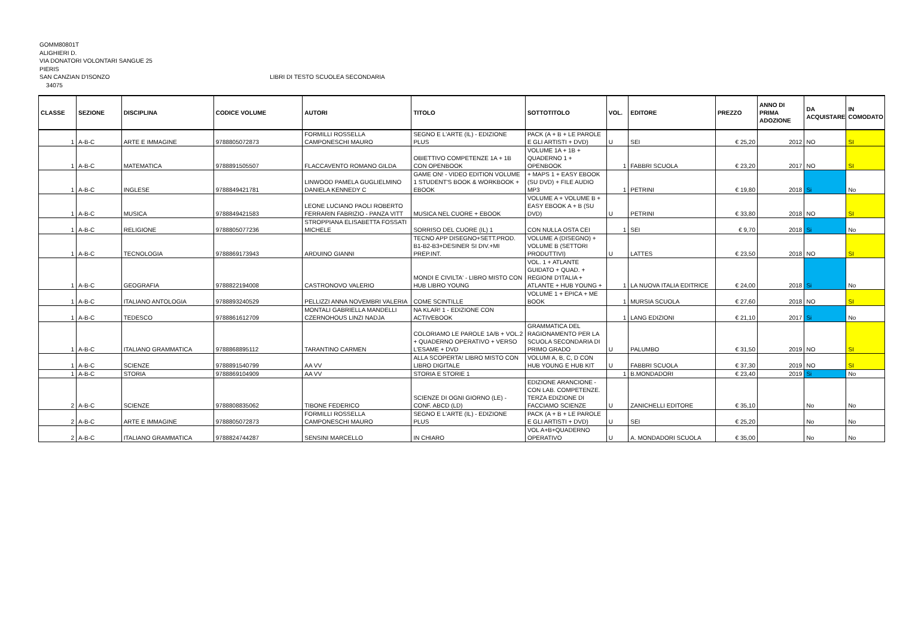GOMM80801T
ALIGHIERI D.
VIA DONATORI VOLONTARI SANGUE 25
PIERIS
SAN CANZIAN D'ISONZO LIBRI DI TESTO SCUOLEA SECONDARIA
34075
| CLASSE | SEZIONE | DISCIPLINA | CODICE VOLUME | AUTORI | TITOLO | SOTTOTITOLO | VOL. | EDITORE | PREZZO | ANNO DI PRIMA ADOZIONE | DA ACQUISTARE | IN COMODATO |
| --- | --- | --- | --- | --- | --- | --- | --- | --- | --- | --- | --- | --- |
| 1 | A-B-C | ARTE E IMMAGINE | 9788805072873 | FORMILLI ROSSELLA CAMPONESCHI MAURO | SEGNO E L'ARTE (IL) - EDIZIONE PLUS | PACK (A + B + LE PAROLE E GLI ARTISTI + DVD) | U | SEI | € 25,20 | 2012 | NO | SI |
| 1 | A-B-C | MATEMATICA | 9788891505507 | FLACCAVENTO ROMANO GILDA | OBIETTIVO COMPETENZE 1A + 1B CON OPENBOOK | VOLUME 1A + 1B + QUADERNO 1 + OPENBOOK | 1 | FABBRI SCUOLA | € 23,20 | 2017 | NO | SI |
| 1 | A-B-C | INGLESE | 9788849421781 | LINWOOD PAMELA GUGLIELMINO DANIELA KENNEDY C | GAME ON! - VIDEO EDITION VOLUME 1 STUDENT'S BOOK & WORKBOOK + EBOOK | + MAPS 1 + EASY EBOOK (SU DVD) + FILE AUDIO MP3 | 1 | PETRINI | € 19,80 | 2018 | Si | No |
| 1 | A-B-C | MUSICA | 9788849421583 | LEONE LUCIANO PAOLI ROBERTO FERRARIN FABRIZIO - PANZA VITT | MUSICA NEL CUORE + EBOOK | VOLUME A + VOLUME B + EASY EBOOK A + B (SU DVD) | U | PETRINI | € 33,80 | 2018 | NO | SI |
| 1 | A-B-C | RELIGIONE | 9788805077236 | STROPPIANA ELISABETTA FOSSATI MICHELE | SORRISO DEL CUORE (IL) 1 | CON NULLA OSTA CEI | 1 | SEI | € 9,70 | 2018 | Si | No |
| 1 | A-B-C | TECNOLOGIA | 9788869173943 | ARDUINO GIANNI | TECNO APP DISEGNO+SETT.PROD. B1-B2-B3+DESINER SI DIV.+MI PREP.INT. | VOLUME A (DISEGNO) + VOLUME B (SETTORI PRODUTTIVI) | U | LATTES | € 23,50 | 2018 | NO | SI |
| 1 | A-B-C | GEOGRAFIA | 9788822194008 | CASTRONOVO VALERIO | MONDI E CIVILTA' - LIBRO MISTO CON HUB LIBRO YOUNG | VOL. 1 + ATLANTE GUIDATO + QUAD. + REGIONI D'ITALIA + ATLANTE + HUB YOUNG + | 1 | LA NUOVA ITALIA EDITRICE | € 24,00 | 2018 | Si | No |
| 1 | A-B-C | ITALIANO ANTOLOGIA | 9788893240529 | PELLIZZI ANNA NOVEMBRI VALERIA | COME SCINTILLE | VOLUME 1 + EPICA + ME BOOK | 1 | MURSIA SCUOLA | € 27,60 | 2018 | NO | SI |
| 1 | A-B-C | TEDESCO | 9788861612709 | MONTALI GABRIELLA MANDELLI CZERNOHOUS LINZI NADJA | NA KLAR! 1 - EDIZIONE CON ACTIVEBOOK | | 1 | LANG EDIZIONI | € 21,10 | 2017 | Si | No |
| 1 | A-B-C | ITALIANO GRAMMATICA | 9788868895112 | TARANTINO CARMEN | COLORIAMO LE PAROLE 1A/B + VOL.2 + QUADERNO OPERATIVO + VERSO L'ESAME + DVD | GRAMMATICA DEL RAGIONAMENTO PER LA SCUOLA SECONDARIA DI PRIMO GRADO | U | PALUMBO | € 31,50 | 2019 | NO | SI |
| 1 | A-B-C | SCIENZE | 9788891540799 | AA VV | ALLA SCOPERTA! LIBRO MISTO CON LIBRO DIGITALE | VOLUMI A, B, C, D CON HUB YOUNG E HUB KIT | U | FABBRI SCUOLA | € 37,30 | 2019 | NO | SI |
| 1 | A-B-C | STORIA | 9788869104909 | AA VV | STORIA E STORIE 1 | | 1 | B.MONDADORI | € 23,40 | 2019 | Si | No |
| 2 | A-B-C | SCIENZE | 9788808835062 | TIBONE FEDERICO | SCIENZE DI OGNI GIORNO (LE) - CONF. ABCD (LD) | EDIZIONE ARANCIONE - CON LAB. COMPETENZE. TERZA EDIZIONE DI FACCIAMO SCIENZE | U | ZANICHELLI EDITORE | € 35,10 | | No | No |
| 2 | A-B-C | ARTE E IMMAGINE | 9788805072873 | FORMILLI ROSSELLA CAMPONESCHI MAURO | SEGNO E L'ARTE (IL) - EDIZIONE PLUS | PACK (A + B + LE PAROLE E GLI ARTISTI + DVD) | U | SEI | € 25,20 | | No | No |
| 2 | A-B-C | ITALIANO GRAMMATICA | 9788824744287 | SENSINI MARCELLO | IN CHIARO | VOL A+B+QUADERNO OPERATIVO | U | A. MONDADORI SCUOLA | € 35,00 | | No | No |